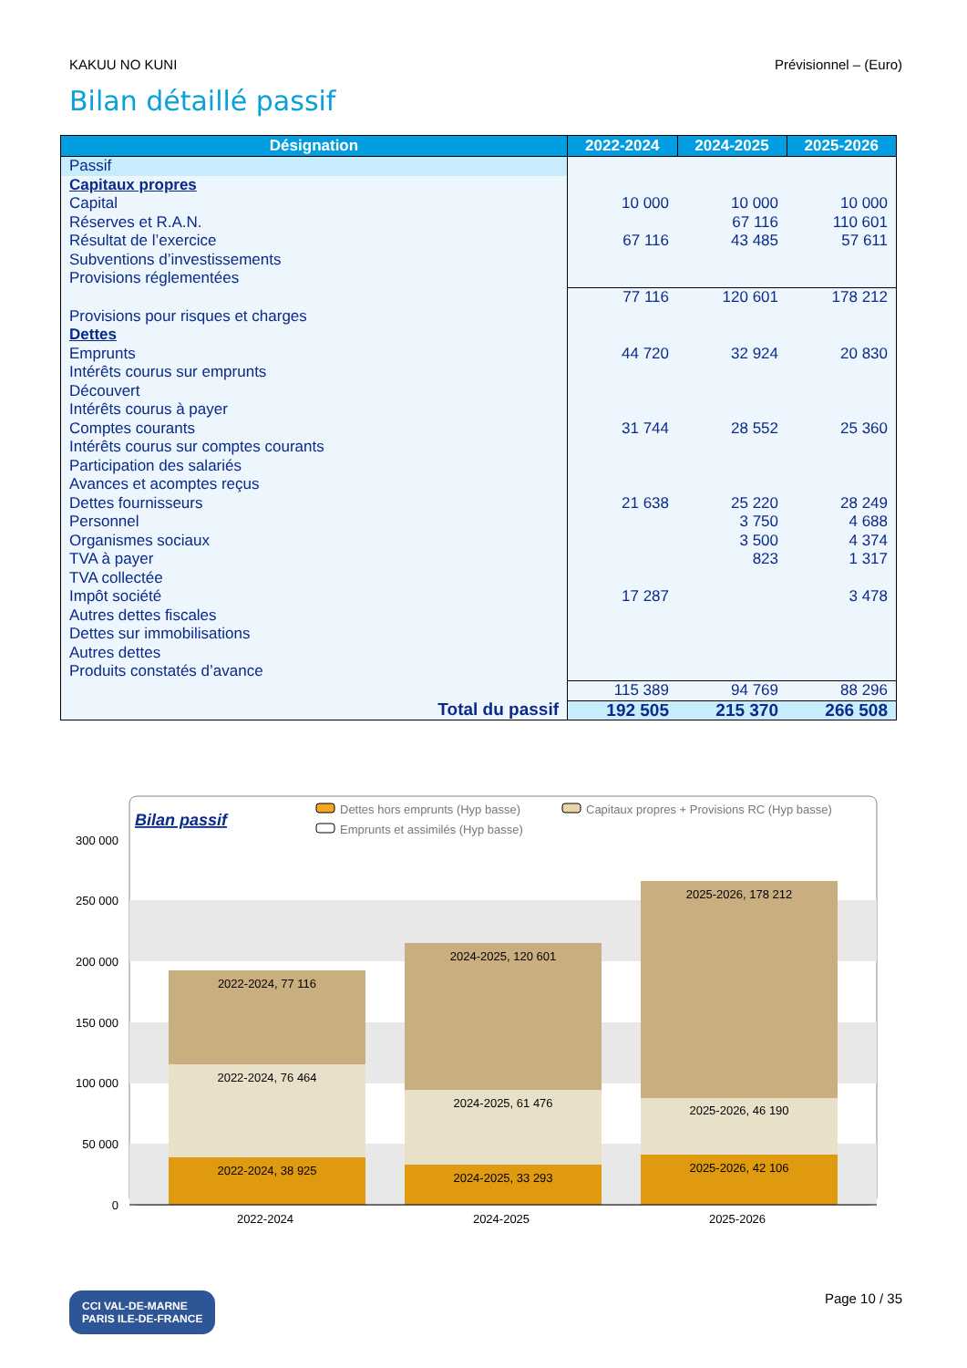KAKUU NO KUNI Prévisionnel – (Euro)
Bilan détaillé passif
| Désignation | 2022-2024 | 2024-2025 | 2025-2026 |
| --- | --- | --- | --- |
| Passif | | | |
| Capitaux propres | | | |
| Capital | 10 000 | 10 000 | 10 000 |
| Réserves et R.A.N. | | 67 116 | 110 601 |
| Résultat de l’exercice | 67 116 | 43 485 | 57 611 |
| Subventions d’investissements | | | |
| Provisions réglementées | | | |
| | 77 116 | 120 601 | 178 212 |
| Provisions pour risques et charges | | | |
| Dettes | | | |
| Emprunts | 44 720 | 32 924 | 20 830 |
| Intérêts courus sur emprunts | | | |
| Découvert | | | |
| Intérêts courus à payer | | | |
| Comptes courants | 31 744 | 28 552 | 25 360 |
| Intérêts courus sur comptes courants | | | |
| Participation des salariés | | | |
| Avances et acomptes reçus | | | |
| Dettes fournisseurs | 21 638 | 25 220 | 28 249 |
| Personnel | | 3 750 | 4 688 |
| Organismes sociaux | | 3 500 | 4 374 |
| TVA à payer | | 823 | 1 317 |
| TVA collectée | | | |
| Impôt société | 17 287 | | 3 478 |
| Autres dettes fiscales | | | |
| Dettes sur immobilisations | | | |
| Autres dettes | | | |
| Produits constatés d’avance | | | |
| | 115 389 | 94 769 | 88 296 |
| Total du passif | 192 505 | 215 370 | 266 508 |
Bilan passif
Dettes hors emprunts (Hyp basse)
Capitaux propres + Provisions RC (Hyp basse)
Emprunts et assimilés (Hyp basse)
300 000
250 000
200 000
150 000
100 000
50 000
0
2022-2024, 77 116
2022-2024, 76 464
2022-2024, 38 925
2024-2025, 120 601
2024-2025, 61 476
2024-2025, 33 293
2025-2026, 178 212
2025-2026, 46 190
2025-2026, 42 106
2022-2024
2024-2025
2025-2026
CCI VAL-DE-MARNE
PARIS ILE-DE-FRANCE Page 10 / 35